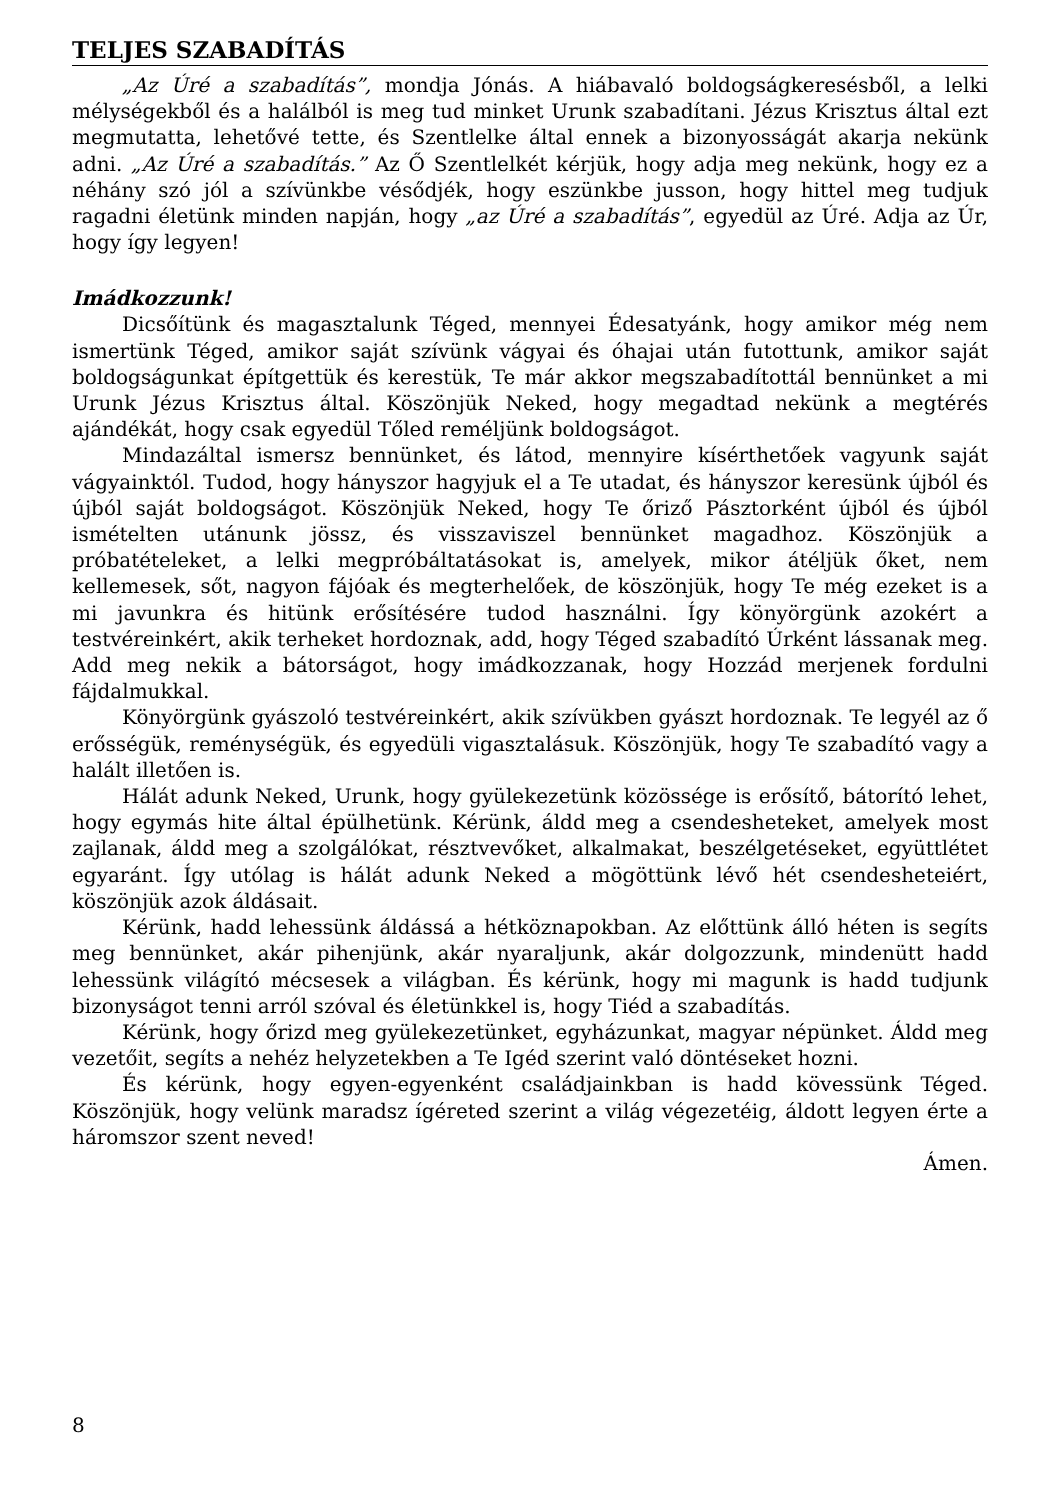TELJES SZABADÍTÁS
„Az Úré a szabadítás”, mondja Jónás. A hiábavaló boldogságkeresésből, a lelki mélységekből és a halálból is meg tud minket Urunk szabadítani. Jézus Krisztus által ezt megmutatta, lehetővé tette, és Szentlelke által ennek a bizonyosságát akarja nekünk adni. „Az Úré a szabadítás.” Az Ő Szentlelkét kérjük, hogy adja meg nekünk, hogy ez a néhány szó jól a szívünkbe vésődjék, hogy eszünkbe jusson, hogy hittel meg tudjuk ragadni életünk minden napján, hogy „az Úré a szabadítás”, egyedül az Úré. Adja az Úr, hogy így legyen!
Imádkozzunk!
Dicsőítünk és magasztalunk Téged, mennyei Édesatyánk, hogy amikor még nem ismertünk Téged, amikor saját szívünk vágyai és óhajai után futottunk, amikor saját boldogságunkat építgettük és kerestük, Te már akkor megszabadítottál bennünket a mi Urunk Jézus Krisztus által. Köszönjük Neked, hogy megadtad nekünk a megtérés ajándékát, hogy csak egyedül Tőled reméljünk boldogságot.
Mindazáltal ismersz bennünket, és látod, mennyire kísérthetőek vagyunk saját vágyainktól. Tudod, hogy hányszor hagyjuk el a Te utadat, és hányszor keresünk újból és újból saját boldogságot. Köszönjük Neked, hogy Te őriző Pásztorként újból és újból ismételten utánunk jössz, és visszaviszel bennünket magadhoz. Köszönjük a próbatételeket, a lelki megpróbáltatásokat is, amelyek, mikor átéljük őket, nem kellemesek, sőt, nagyon fájóak és megterhelőek, de köszönjük, hogy Te még ezeket is a mi javunkra és hitünk erősítésére tudod használni. Így könyörgünk azokért a testvéreinkért, akik terheket hordoznak, add, hogy Téged szabadító Úrként lássanak meg. Add meg nekik a bátorságot, hogy imádkozzanak, hogy Hozzád merjenek fordulni fájdalmukkal.
Könyörgünk gyászoló testvéreinkért, akik szívükben gyászt hordoznak. Te legyél az ő erősségük, reménységük, és egyedüli vigasztalásuk. Köszönjük, hogy Te szabadító vagy a halált illetően is.
Hálát adunk Neked, Urunk, hogy gyülekezetünk közössége is erősítő, bátorító lehet, hogy egymás hite által épülhetünk. Kérünk, áldd meg a csendesheteket, amelyek most zajlanak, áldd meg a szolgálókat, résztvevőket, alkalmakat, beszélgetéseket, együttlétet egyaránt. Így utólag is hálát adunk Neked a mögöttünk lévő hét csendesheteiért, köszönjük azok áldásait.
Kérünk, hadd lehessünk áldássá a hétköznapokban. Az előttünk álló héten is segíts meg bennünket, akár pihenjünk, akár nyaraljunk, akár dolgozzunk, mindenütt hadd lehessünk világító mécsesek a világban. És kérünk, hogy mi magunk is hadd tudjunk bizonyságot tenni arról szóval és életünkkel is, hogy Tiéd a szabadítás.
Kérünk, hogy őrizd meg gyülekezetünket, egyházunkat, magyar népünket. Áldd meg vezetőit, segíts a nehéz helyzetekben a Te Igéd szerint való döntéseket hozni.
És kérünk, hogy egyen-egyenként családjainkban is hadd kövessünk Téged. Köszönjük, hogy velünk maradsz ígéreted szerint a világ végezetéig, áldott legyen érte a háromszor szent neved!
Ámen.
8